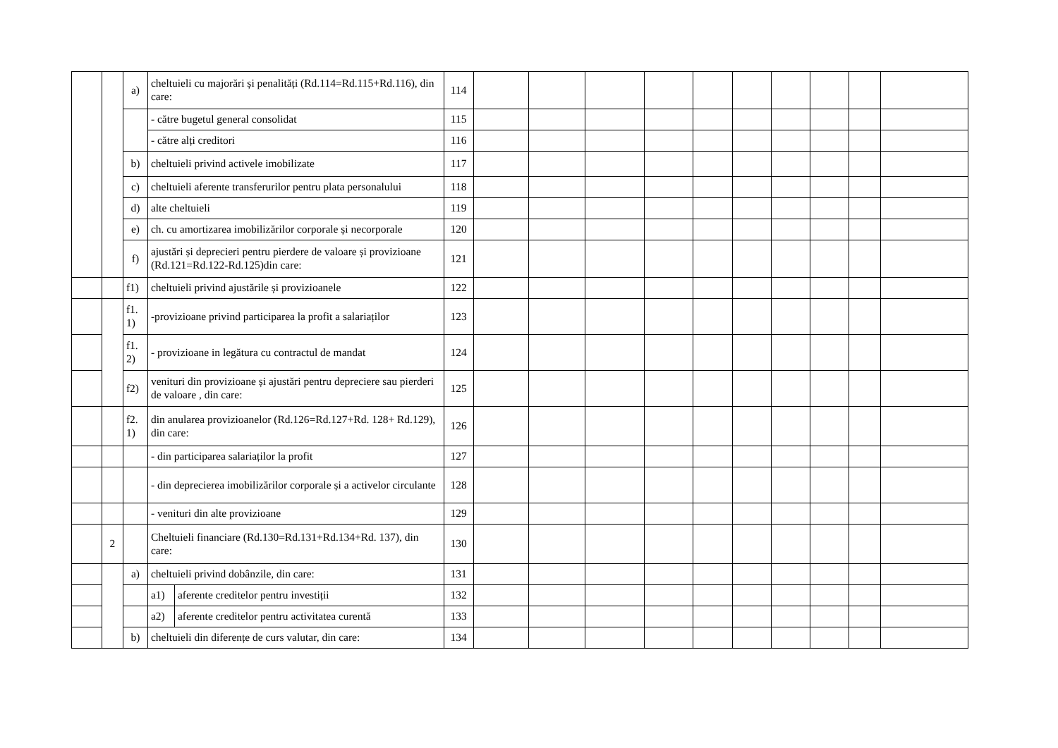| | | a) | cheltuieli cu majorări și penalități (Rd.114=Rd.115+Rd.116), din care: | | 114 | | | | | | | | | | |
| | | | - către bugetul general consolidat | | 115 | | | | | | | | | | |
| | | | - către alți creditori | | 116 | | | | | | | | | | |
| | | b) | cheltuieli privind activele imobilizate | | 117 | | | | | | | | | | |
| | | c) | cheltuieli aferente transferurilor pentru plata personalului | | 118 | | | | | | | | | | |
| | | d) | alte cheltuieli | | 119 | | | | | | | | | | |
| | | e) | ch. cu amortizarea imobilizărilor corporale și necorporale | | 120 | | | | | | | | | | |
| | | f) | ajustări și deprecieri pentru pierdere de valoare și provizioane (Rd.121=Rd.122-Rd.125)din care: | | 121 | | | | | | | | | | |
| | | f1) | cheltuieli privind ajustările și provizioanele | | 122 | | | | | | | | | | |
| | | f1. 1) | -provizioane privind participarea la profit a salariaților | | 123 | | | | | | | | | | |
| | | f1. 2) | - provizioane in legătura cu contractul de mandat | | 124 | | | | | | | | | | |
| | | f2) | venituri din provizioane și ajustări pentru depreciere sau pierderi de valoare , din care: | | 125 | | | | | | | | | | |
| | | f2. 1) | din anularea provizioanelor (Rd.126=Rd.127+Rd. 128+ Rd.129), din care: | | 126 | | | | | | | | | | |
| | | | - din participarea salariaților la profit | | 127 | | | | | | | | | | |
| | | | - din deprecierea imobilizărilor corporale și a activelor circulante | | 128 | | | | | | | | | | |
| | | | - venituri din alte provizioane | | 129 | | | | | | | | | | |
| | 2 | | Cheltuieli financiare (Rd.130=Rd.131+Rd.134+Rd. 137), din care: | | 130 | | | | | | | | | | |
| | | a) | cheltuieli privind dobânzile, din care: | | 131 | | | | | | | | | | |
| | | | a1) | aferente creditelor pentru investiții | 132 | | | | | | | | | | |
| | | | a2) | aferente creditelor pentru activitatea curentă | 133 | | | | | | | | | | |
| | | b) | cheltuieli din diferențe de curs valutar, din care: | | 134 | | | | | | | | | | |